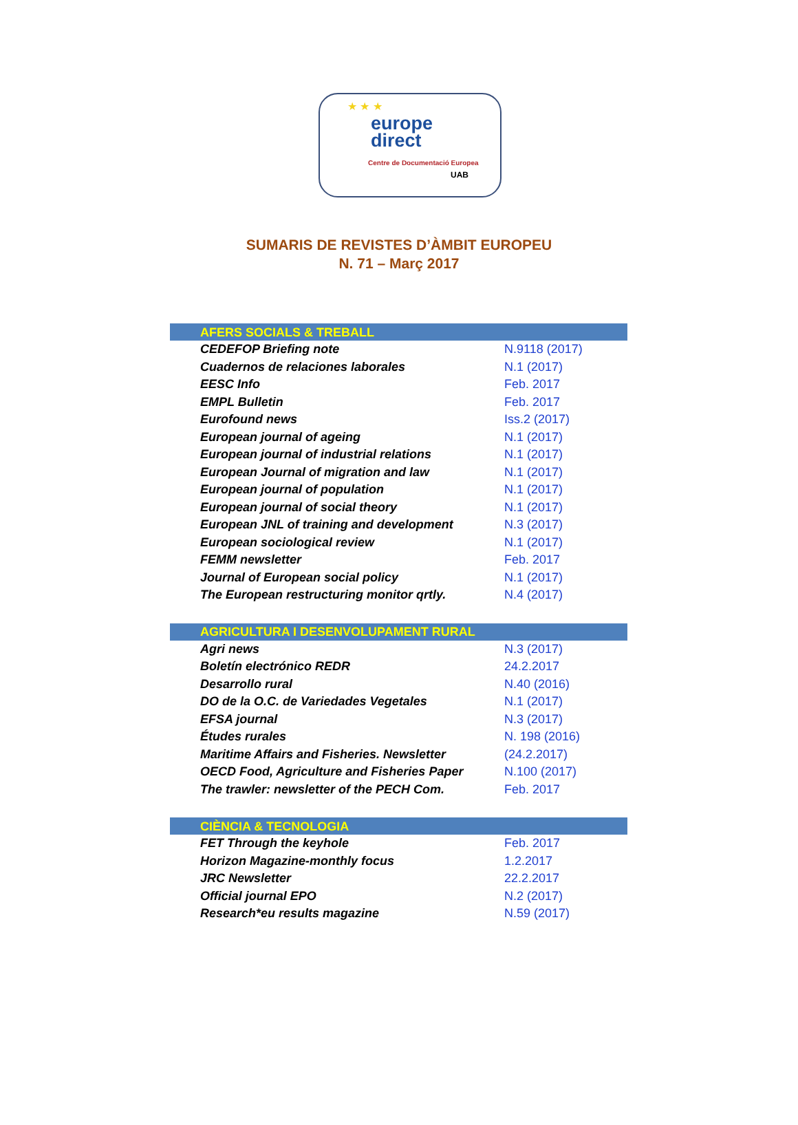★ ★ ★
europe
direct
Centre de Documentació Europea
UAB
SUMARIS DE REVISTES D’ÀMBIT EUROPEU
N. 71 – Març 2017
| AFERS SOCIALS & TREBALL | |
| --- | --- |
| CEDEFOP Briefing note | N.9118 (2017) |
| Cuadernos de relaciones laborales | N.1 (2017) |
| EESC Info | Feb. 2017 |
| EMPL Bulletin | Feb. 2017 |
| Eurofound news | Iss.2 (2017) |
| European journal of ageing | N.1 (2017) |
| European journal of industrial relations | N.1 (2017) |
| European Journal of migration and law | N.1 (2017) |
| European journal of population | N.1 (2017) |
| European journal of social theory | N.1 (2017) |
| European JNL of training and development | N.3 (2017) |
| European sociological review | N.1 (2017) |
| FEMM newsletter | Feb. 2017 |
| Journal of European social policy | N.1 (2017) |
| The European restructuring monitor qrtly. | N.4 (2017) |
| AGRICULTURA I DESENVOLUPAMENT RURAL | |
| Agri news | N.3 (2017) |
| Boletín electrónico REDR | 24.2.2017 |
| Desarrollo rural | N.40 (2016) |
| DO de la O.C. de Variedades Vegetales | N.1 (2017) |
| EFSA journal | N.3 (2017) |
| Études rurales | N. 198 (2016) |
| Maritime Affairs and Fisheries. Newsletter | (24.2.2017) |
| OECD Food, Agriculture and Fisheries Paper | N.100 (2017) |
| The trawler: newsletter of the PECH Com. | Feb. 2017 |
| CIÈNCIA & TECNOLOGIA | |
| FET Through the keyhole | Feb. 2017 |
| Horizon Magazine-monthly focus | 1.2.2017 |
| JRC Newsletter | 22.2.2017 |
| Official journal EPO | N.2 (2017) |
| Research*eu results magazine | N.59 (2017) |